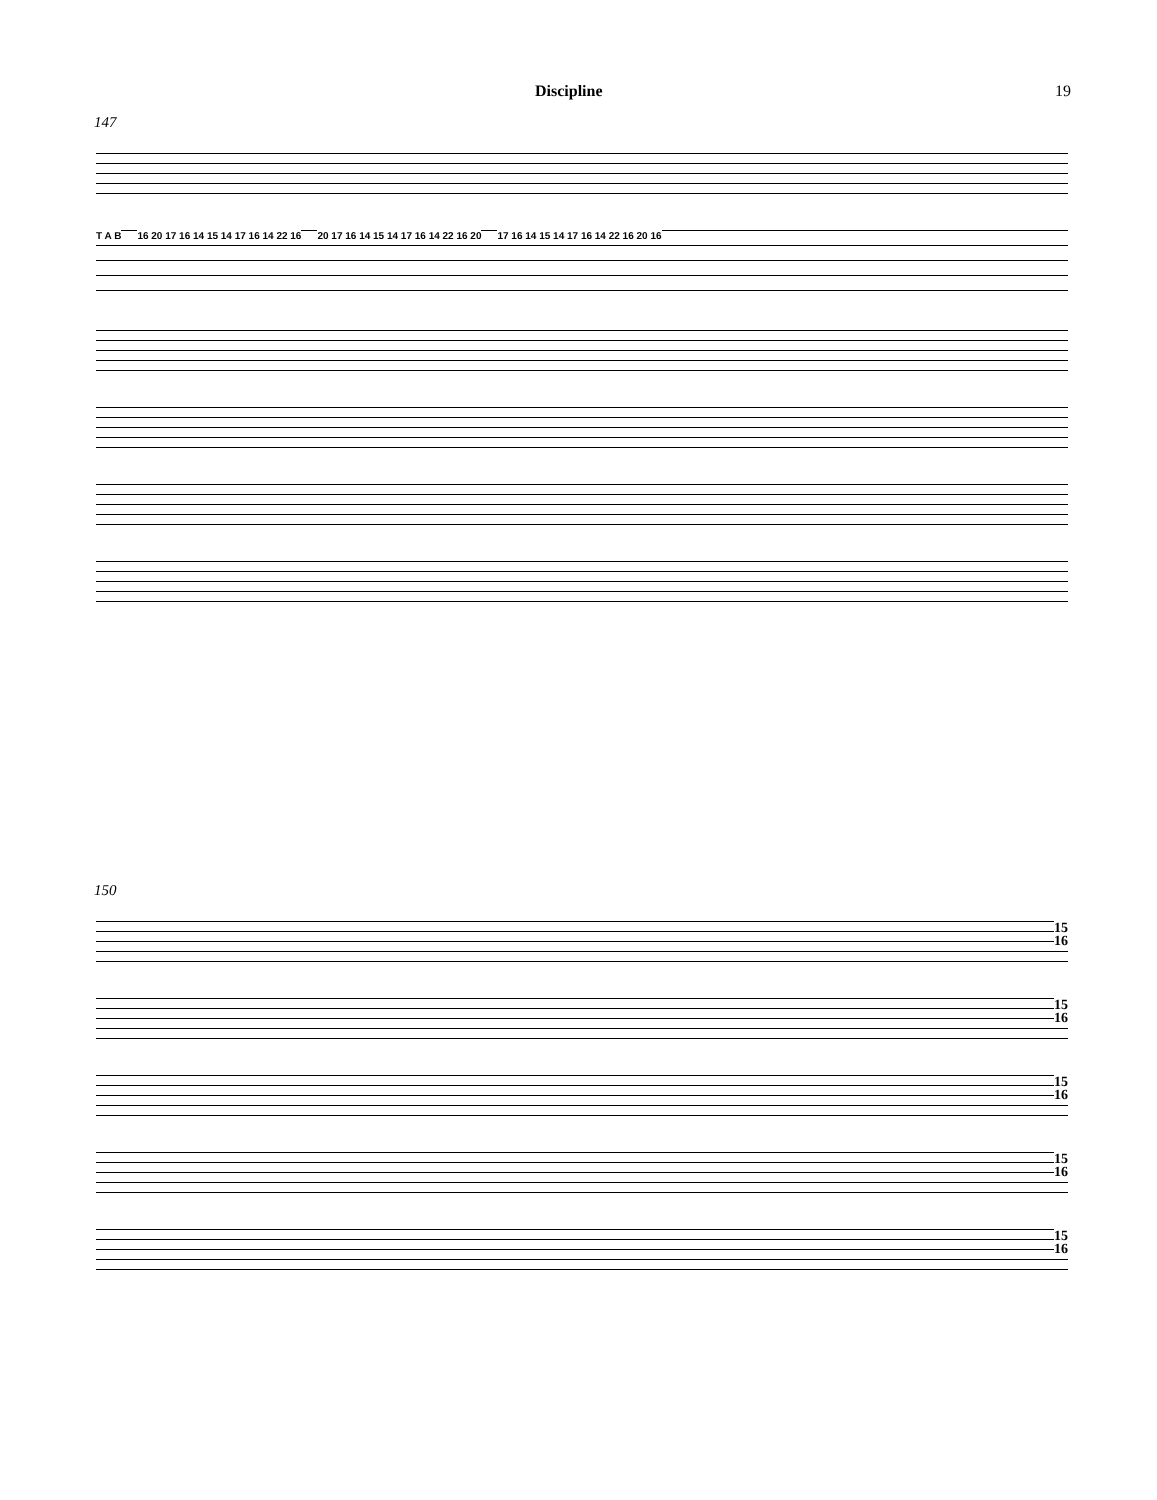Discipline 19
147
T A B 16 20 17 16 14 15 14 17 16 14 22 16 20 17 16 14 15 14 17 16 14 22 16 20 17 16 14 15 14 17 16 14 22 16 20 16
150
15
16
15
16
15
16
15
16
15
16